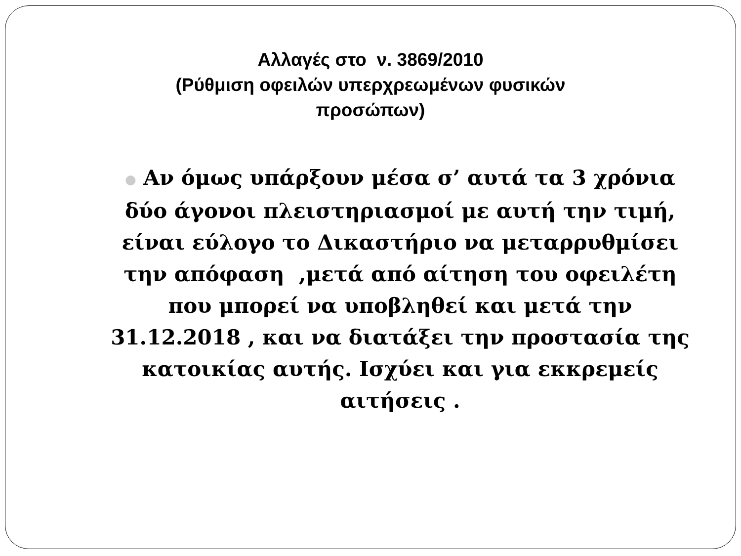Αλλαγές στο ν. 3869/2010
(Ρύθμιση οφειλών υπερχρεωμένων φυσικών
προσώπων)
● Αν όμως υπάρξουν μέσα σ’ αυτά τα 3 χρόνια δύο άγονοι πλειστηριασμοί με αυτή την τιμή, είναι εύλογο το Δικαστήριο να μεταρρυθμίσει την απόφαση ,μετά από αίτηση του οφειλέτη που μπορεί να υποβληθεί και μετά την 31.12.2018 , και να διατάξει την προστασία της κατοικίας αυτής. Ισχύει και για εκκρεμείς αιτήσεις .